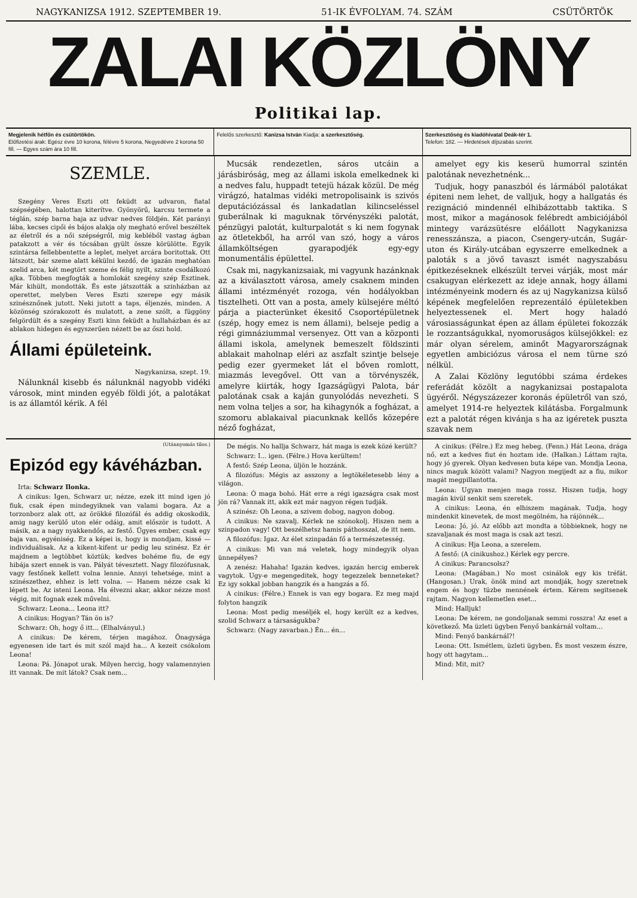NAGYKANIZSA 1912. SZEPTEMBER 19. 51-IK ÉVFOLYAM. 74. SZÁM CSÜTÖRTÖK
ZALAI KÖZLÖNY
Politikai lap.
Megjelenik hétfőn és csütörtökön.
Előfizetési árak: Egész évre 10 korona, félévre 5 korona, Negyedévre 2 korona 50 fill. — Egyes szám ára 10 fill.
Felelős szerkesztő: Kanizsa István Kiadja: a szerkesztőség.
Szerkesztőség és kiadóhivatal Deák-tér 1.
Telefon: 182. — Hirdetések díjszabás szerint.
SZEMLE.
Szegény Veres Eszti ott feküdt az udvaron, fiatal szépségében, halottan kiterítve. Gyönyörű, karcsu termete a téglán, szép barna haja az udvar nedves földjén. Két parányi lába, kecses cipői és bájos alakja oly megható erővel beszéltek az életről és a női szépségről, mig kebléből vastag ágban patakzott a vér és tócsában gyült össze körülötte. Egyik szintársa fellebbentette a leplet, melyet arcára boritottak. Ott látszott, bár szeme alatt kékülni kezdő, de igazán meghatóan szelid arca, két megtört szeme és félig nyilt, szinte csodálkozó ajka. Többen megfogták a homlokát szegény szép Esztinek. Már kihült, mondották. És este játszották a szinházban az operettet, melyben Veres Eszti szerepe egy másik szinésznőnek jutott. Neki jutott a taps, éljenzés, minden. A közönség szórakozott és mulatott, a zene szólt, a függöny felgördült és a szegény Eszti kinn feküdt a hullaházban és az ablakon hidegen és egyszerűen nézett be az őszi hold.
Állami épületeink.
Nagykanizsa, szept. 19.
Nálunknál kisebb és nálunknál nagyobb vidéki városok, mint minden egyéb földi jót, a palotákat is az államtól kérik. A fél
Mucsák rendezetlen, sáros utcáin a járásbiróság, meg az állami iskola emelkednek ki a nedves falu, huppadt tetejü házak közül. De még virágzó, hatalmas vidéki metropolisaink is szivós deputációzással és lankadatlan kilincseléssel guberálnak ki maguknak törvényszéki palotát, pénzügyi palotát, kulturpalotát s ki nem fogynak az ötletekből, ha arról van szó, hogy a város államköltségen gyarapodjék egy-egy monumentális épülettel.
Csak mi, nagykanizsaiak, mi vagyunk hazánknak az a kiválasztott városa, amely csaknem minden állami intézményét rozoga, vén hodályokban tisztelheti. Ott van a posta, amely külsejére méltó párja a piacterünket ékesitő Csoportépületnek (szép, hogy emez is nem állami), belseje pedig a régi gimnáziummal versenyez. Ott van a központi állami iskola, amelynek bemeszelt földszinti ablakait maholnap eléri az aszfalt szintje belseje pedig ezer gyermeket lát el bőven romlott, miazmás levegővel. Ott van a törvényszék, amelyre kiirták, hogy Igazságügyi Palota, bár palotának csak a kaján gunyolódás nevezheti. S nem volna teljes a sor, ha kihagynók a fogházat, a szomoru ablakaival piacunknak kellős közepére néző fogházat,
amelyet egy kis keserü humorral szintén palotának nevezhetnénk...
Tudjuk, hogy panaszból és lármából palotákat épiteni nem lehet, de valljuk, hogy a hallgatás és rezignáció mindennél elhibázottabb taktika. S most, mikor a magánosok felébredt ambiciójából mintegy varázsütésre előállott Nagykanizsa renesszánsza, a piacon, Csengery-utcán, Sugár-uton és Király-utcában egyszerre emelkednek a paloták s a jövő tavaszt ismét nagyszabásu épitkezéseknek elkészült tervei várják, most már csakugyan elérkezett az ideje annak, hogy állami intézményeink modern és az uj Nagykanizsa külső képének megfelelően reprezentáló épületekben helyeztessenek el. Mert hogy haladó városiasságunkat épen az állam épületei fokozzák le rozzantságukkal, nyomoruságos külsejökkel: ez már olyan sérelem, aminőt Magyarországnak egyetlen ambiciózus városa el nem türne szó nélkül.
A Zalai Közlöny legutóbbi száma érdekes referádát közölt a nagykanizsai postapalota ügyéről. Négyszázezer koronás épületről van szó, amelyet 1914-re helyeztek kilátásba. Forgalmunk ezt a palotát régen kivánja s ha az igéretek puszta szavak nem
(Utánnyomás tilos.)
Epizód egy kávéházban.
Irta: Schwarz Ilonka.
A cinikus: Igen, Schwarz ur, nézze, ezek itt mind igen jó fiuk, csak épen mindegyiknek van valami bogara. Az a torzonborz alak ott, az örökké filozófál és addig okoskodik, amig nagy kerülő uton elér odáig, amit először is tudott. A másik, az a nagy nyakkendős, az festő. Ügyes ember, csak egy baja van, egyéniség. Ez a képei is, hogy is mondjam, kissé — individuálisak. Az a kikent-kifent ur pedig leu szinész. Ez ér majdnem a legtöbbet köztük; kedves bohéme fiu, de egy hibája szert ennek is van. Pályát tévesztett. Nagy filozófusnak, vagy festőnek kellett volna lennie. Annyi tehetsége, mint a szinészethez, ehhez is lett volna. — Hanem nézze csak ki lépett be. Az isteni Leona. Ha élvezni akar, akkor nézze most végig, mit fognak ezek művelni.
Schwarz: Leona... Leona itt?
A cinikus: Hogyan? Tán ön is?
Schwarz: Oh, hogy ő itt... (Elhalványul.)
A cinikus: De kérem, térjen magához. Önagysága egyenesen ide tart és mit szól majd ha... A kezeit csókolom Leona!
Leona: Pá. Jónapot urak. Milyen hercig, hogy valamennyien itt vannak. De mit látok? Csak nem...
De mégis. No hallja Schwarz, hát maga is ezek közé került?
Schwarz: I... igen. (Félre.) Hova kerültem!
A festő: Szép Leona, üljön le hozzánk.
A filozófus: Mégis az asszony a legtökéletesebb lény a világon.
Leona: Ó maga bohó. Hát erre a régi igazságra csak most jön rá? Vannak itt, akik ezt már nagyon régen tudják.
A szinész: Oh Leona, a szivem dobog, nagyon dobog.
A cinikus: Ne szavalj. Kérlek ne szónokolj. Hiszen nem a szinpadon vagy! Ott beszélhetsz hamis páthosszal, de itt nem.
A filozófus: Igaz. Az élet szinpadán fő a természetesség.
A cinikus: Mi van má veletek, hogy mindegyik olyan ünnepélyes?
A zenész: Hahaha! Igazán kedves, igazán hercig emberek vagytok. Ugy-e megengeditek, hogy tegezzelek benneteket? Ez igy sokkal jobban hangzik és a hangzás a fő.
A cinikus: (Félre.) Ennek is van egy bogara. Ez meg majd folyton hangzik
Leona: Most pedig meséljék el, hogy került ez a kedves, szolid Schwarz a társaságukba?
Schwarz: (Nagy zavarban.) Én... én...
A cinikus: (Félre.) Ez meg hebeg. (Fenn.) Hát Leona, drága nő, ezt a kedves fiut én hoztam ide. (Halkan.) Láttam rajta, hogy jó gyerek. Olyan kedvesen buta képe van. Mondja Leona, nincs maguk között valami? Nagyon megijedt az a fiu, mikor magát megpillantotta.
Leona: Ugyan menjen maga rossz. Hiszen tudja, hogy magán kivül senkit sem szeretek.
A cinikus: Leona, én elhiszem magának. Tudja, hogy mindenkit kinevetek, de most megölném, ha rájönnék...
Leona: Jó, jó. Az előbb azt mondta a többieknek, hogy ne szavaljanak és most maga is csak azt teszi.
A cinikus: Hja Leona, a szerelem.
A festő: (A cinikushoz.) Kérlek egy percre.
A cinikus: Parancsolsz?
Leona: (Magában.) No most csinálok egy kis tréfát. (Hangosan.) Urak, önök mind azt mondják, hogy szeretnek engem és hogy tüzbe mennének értem. Kérem segitsenek rajtam. Nagyon kellemetlen eset...
Mind: Halljuk!
Leona: De kérem, ne gondoljanak semmi rosszra! Az eset a következő. Ma üzleti ügyben Fenyő bankárnál voltam...
Mind: Fenyő bankárnál?!
Leona: Ott. Ismétlem, üzleti ügyben. És most veszem észre, hogy ott hagytam...
Mind: Mit, mit?